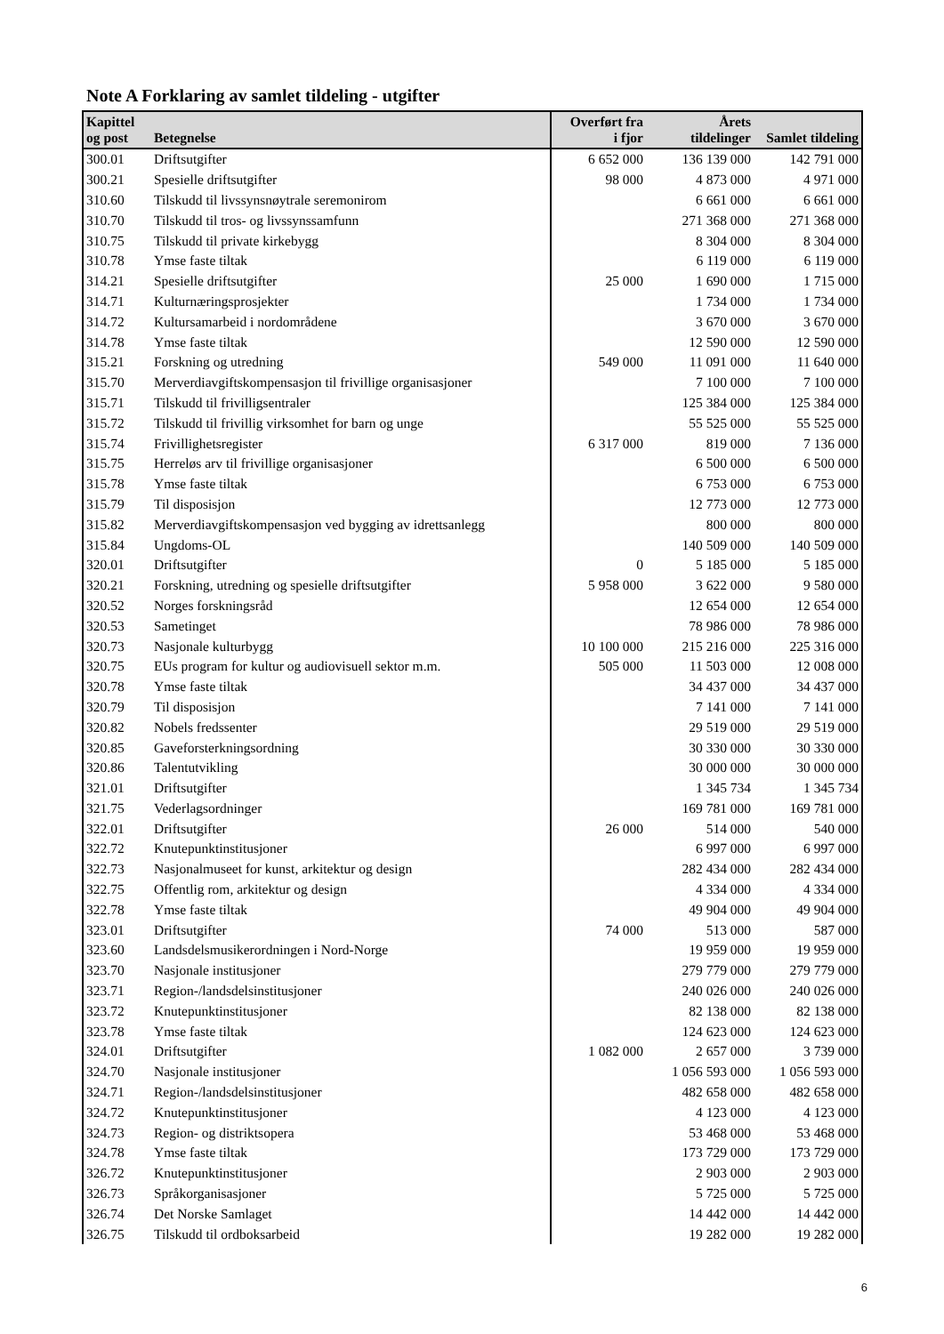Note A Forklaring av samlet tildeling - utgifter
| Kapittel og post | Betegnelse | Overført fra i fjor | Årets tildelinger | Samlet tildeling |
| --- | --- | --- | --- | --- |
| 300.01 | Driftsutgifter | 6 652 000 | 136 139 000 | 142 791 000 |
| 300.21 | Spesielle driftsutgifter | 98 000 | 4 873 000 | 4 971 000 |
| 310.60 | Tilskudd til livssynsnøytrale seremonirom | | 6 661 000 | 6 661 000 |
| 310.70 | Tilskudd til tros- og livssynssamfunn | | 271 368 000 | 271 368 000 |
| 310.75 | Tilskudd til private kirkebygg | | 8 304 000 | 8 304 000 |
| 310.78 | Ymse faste tiltak | | 6 119 000 | 6 119 000 |
| 314.21 | Spesielle driftsutgifter | 25 000 | 1 690 000 | 1 715 000 |
| 314.71 | Kulturnæringsprosjekter | | 1 734 000 | 1 734 000 |
| 314.72 | Kultursamarbeid i nordområdene | | 3 670 000 | 3 670 000 |
| 314.78 | Ymse faste tiltak | | 12 590 000 | 12 590 000 |
| 315.21 | Forskning og utredning | 549 000 | 11 091 000 | 11 640 000 |
| 315.70 | Merverdiavgiftskompensasjon til frivillige organisasjoner | | 7 100 000 | 7 100 000 |
| 315.71 | Tilskudd til frivilligsentraler | | 125 384 000 | 125 384 000 |
| 315.72 | Tilskudd til frivillig virksomhet for barn og unge | | 55 525 000 | 55 525 000 |
| 315.74 | Frivillighetsregister | 6 317 000 | 819 000 | 7 136 000 |
| 315.75 | Herreløs arv til frivillige organisasjoner | | 6 500 000 | 6 500 000 |
| 315.78 | Ymse faste tiltak | | 6 753 000 | 6 753 000 |
| 315.79 | Til disposisjon | | 12 773 000 | 12 773 000 |
| 315.82 | Merverdiavgiftskompensasjon ved bygging av idrettsanlegg | | 800 000 | 800 000 |
| 315.84 | Ungdoms-OL | | 140 509 000 | 140 509 000 |
| 320.01 | Driftsutgifter | 0 | 5 185 000 | 5 185 000 |
| 320.21 | Forskning, utredning og spesielle driftsutgifter | 5 958 000 | 3 622 000 | 9 580 000 |
| 320.52 | Norges forskningsråd | | 12 654 000 | 12 654 000 |
| 320.53 | Sametinget | | 78 986 000 | 78 986 000 |
| 320.73 | Nasjonale kulturbygg | 10 100 000 | 215 216 000 | 225 316 000 |
| 320.75 | EUs program for kultur og audiovisuell sektor m.m. | 505 000 | 11 503 000 | 12 008 000 |
| 320.78 | Ymse faste tiltak | | 34 437 000 | 34 437 000 |
| 320.79 | Til disposisjon | | 7 141 000 | 7 141 000 |
| 320.82 | Nobels fredssenter | | 29 519 000 | 29 519 000 |
| 320.85 | Gaveforsterkningsordning | | 30 330 000 | 30 330 000 |
| 320.86 | Talentutvikling | | 30 000 000 | 30 000 000 |
| 321.01 | Driftsutgifter | | 1 345 734 | 1 345 734 |
| 321.75 | Vederlagsordninger | | 169 781 000 | 169 781 000 |
| 322.01 | Driftsutgifter | 26 000 | 514 000 | 540 000 |
| 322.72 | Knutepunktinstitusjoner | | 6 997 000 | 6 997 000 |
| 322.73 | Nasjonalmuseet for kunst, arkitektur og design | | 282 434 000 | 282 434 000 |
| 322.75 | Offentlig rom, arkitektur og design | | 4 334 000 | 4 334 000 |
| 322.78 | Ymse faste tiltak | | 49 904 000 | 49 904 000 |
| 323.01 | Driftsutgifter | 74 000 | 513 000 | 587 000 |
| 323.60 | Landsdelsmusikerordningen i Nord-Norge | | 19 959 000 | 19 959 000 |
| 323.70 | Nasjonale institusjoner | | 279 779 000 | 279 779 000 |
| 323.71 | Region-/landsdelsinstitusjoner | | 240 026 000 | 240 026 000 |
| 323.72 | Knutepunktinstitusjoner | | 82 138 000 | 82 138 000 |
| 323.78 | Ymse faste tiltak | | 124 623 000 | 124 623 000 |
| 324.01 | Driftsutgifter | 1 082 000 | 2 657 000 | 3 739 000 |
| 324.70 | Nasjonale institusjoner | | 1 056 593 000 | 1 056 593 000 |
| 324.71 | Region-/landsdelsinstitusjoner | | 482 658 000 | 482 658 000 |
| 324.72 | Knutepunktinstitusjoner | | 4 123 000 | 4 123 000 |
| 324.73 | Region- og distriktsopera | | 53 468 000 | 53 468 000 |
| 324.78 | Ymse faste tiltak | | 173 729 000 | 173 729 000 |
| 326.72 | Knutepunktinstitusjoner | | 2 903 000 | 2 903 000 |
| 326.73 | Språkorganisasjoner | | 5 725 000 | 5 725 000 |
| 326.74 | Det Norske Samlaget | | 14 442 000 | 14 442 000 |
| 326.75 | Tilskudd til ordboksarbeid | | 19 282 000 | 19 282 000 |
6